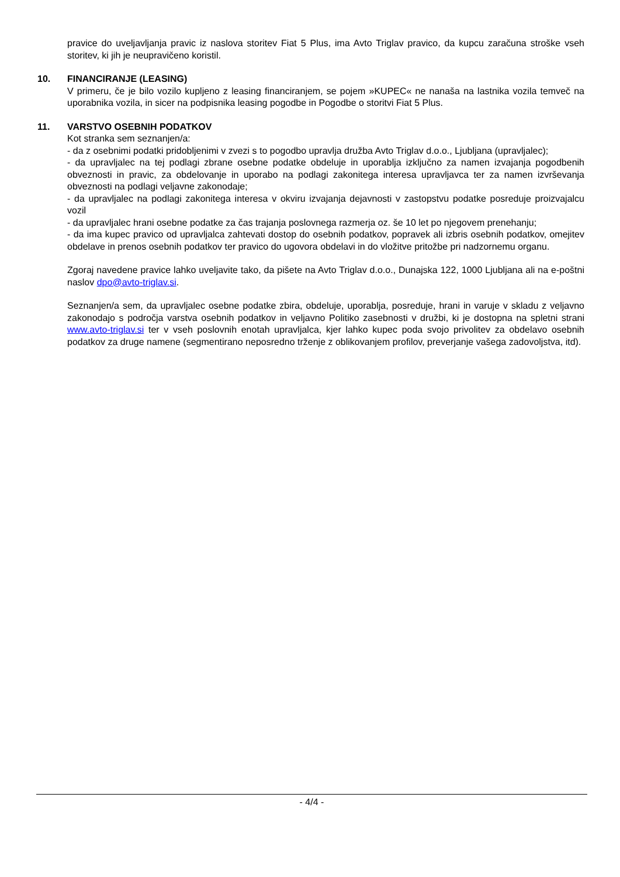pravice do uveljavljanja pravic iz naslova storitev Fiat 5 Plus, ima Avto Triglav pravico, da kupcu zaračuna stroške vseh storitev, ki jih je neupravičeno koristil.
10. FINANCIRANJE (LEASING)
V primeru, če je bilo vozilo kupljeno z leasing financiranjem, se pojem »KUPEC« ne nanaša na lastnika vozila temveč na uporabnika vozila, in sicer na podpisnika leasing pogodbe in Pogodbe o storitvi Fiat 5 Plus.
11. VARSTVO OSEBNIH PODATKOV
Kot stranka sem seznanjen/a:
- da z osebnimi podatki pridobljenimi v zvezi s to pogodbo upravlja družba Avto Triglav d.o.o., Ljubljana (upravljalec);
- da upravljalec na tej podlagi zbrane osebne podatke obdeluje in uporablja izključno za namen izvajanja pogodbenih obveznosti in pravic, za obdelovanje in uporabo na podlagi zakonitega interesa upravljavca ter za namen izvrševanja obveznosti na podlagi veljavne zakonodaje;
- da upravljalec na podlagi zakonitega interesa v okviru izvajanja dejavnosti v zastopstvu podatke posreduje proizvajalcu vozil
- da upravljalec hrani osebne podatke za čas trajanja poslovnega razmerja oz. še 10 let po njegovem prenehanju;
- da ima kupec pravico od upravljalca zahtevati dostop do osebnih podatkov, popravek ali izbris osebnih podatkov, omejitev obdelave in prenos osebnih podatkov ter pravico do ugovora obdelavi in do vložitve pritožbe pri nadzornemu organu.
Zgoraj navedene pravice lahko uveljavite tako, da pišete na Avto Triglav d.o.o., Dunajska 122, 1000 Ljubljana ali na e-poštni naslov dpo@avto-triglav.si.
Seznanjen/a sem, da upravljalec osebne podatke zbira, obdeluje, uporablja, posreduje, hrani in varuje v skladu z veljavno zakonodajo s področja varstva osebnih podatkov in veljavno Politiko zasebnosti v družbi, ki je dostopna na spletni strani www.avto-triglav.si ter v vseh poslovnih enotah upravljalca, kjer lahko kupec poda svojo privolitev za obdelavo osebnih podatkov za druge namene (segmentirano neposredno trženje z oblikovanjem profilov, preverjanje vašega zadovoljstva, itd).
- 4/4 -